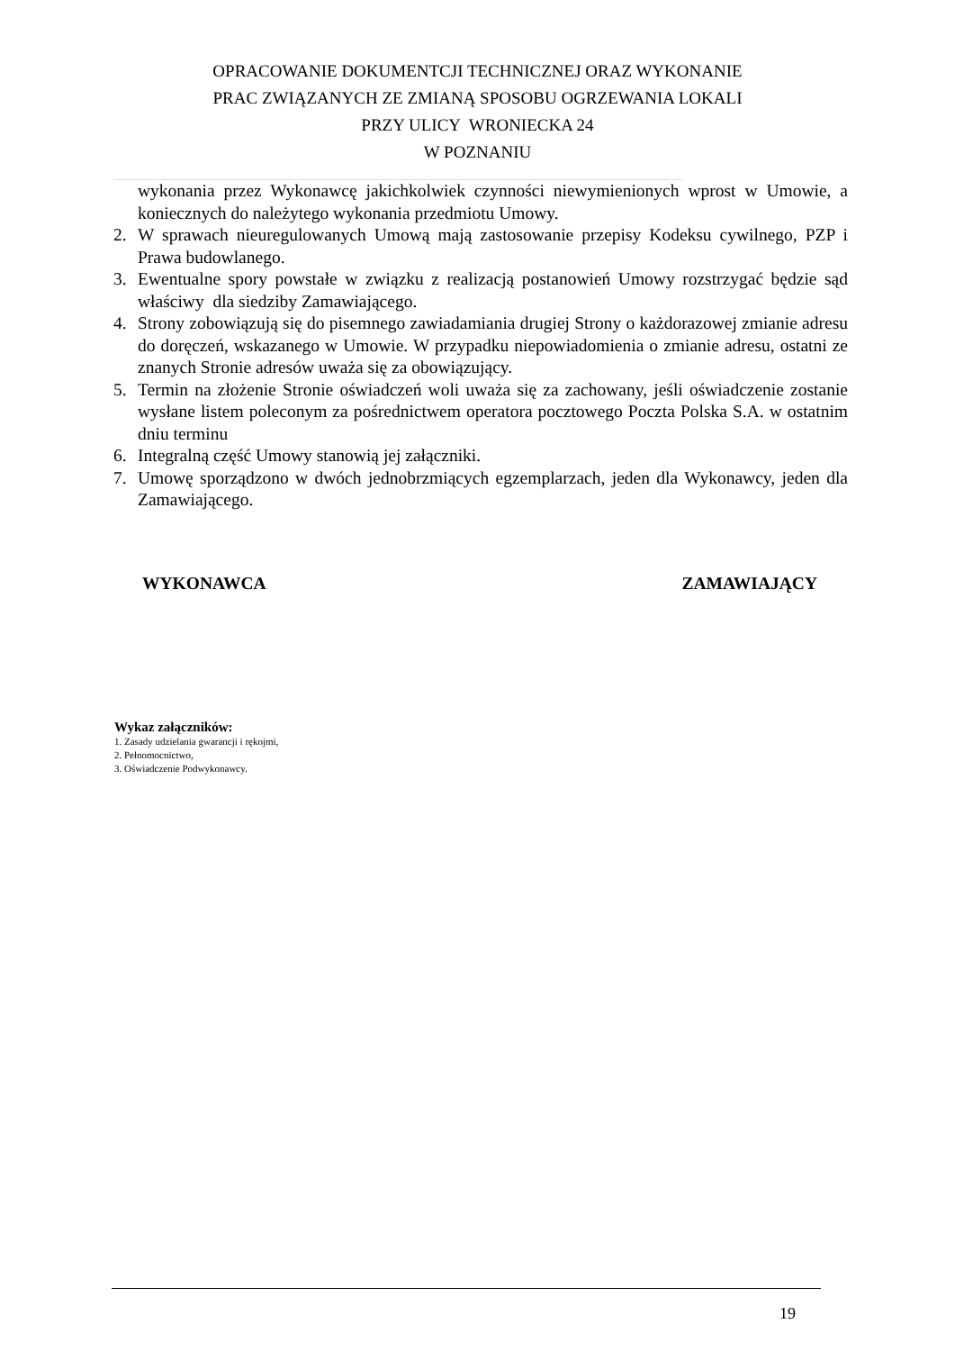OPRACOWANIE DOKUMENTCJI TECHNICZNEJ ORAZ WYKONANIE
PRAC ZWIĄZANYCH ZE ZMIANĄ SPOSOBU OGRZEWANIA LOKALI
PRZY ULICY WRONIECKA 24
W POZNANIU
wykonania przez Wykonawcę jakichkolwiek czynności niewymienionych wprost w Umowie, a koniecznych do należytego wykonania przedmiotu Umowy.
2. W sprawach nieuregulowanych Umową mają zastosowanie przepisy Kodeksu cywilnego, PZP i Prawa budowlanego.
3. Ewentualne spory powstałe w związku z realizacją postanowień Umowy rozstrzygać będzie sąd właściwy dla siedziby Zamawiającego.
4. Strony zobowiązują się do pisemnego zawiadamiania drugiej Strony o każdorazowej zmianie adresu do doręczeń, wskazanego w Umowie. W przypadku niepowiadomienia o zmianie adresu, ostatni ze znanych Stronie adresów uważa się za obowiązujący.
5. Termin na złożenie Stronie oświadczeń woli uważa się za zachowany, jeśli oświadczenie zostanie wysłane listem poleconym za pośrednictwem operatora pocztowego Poczta Polska S.A. w ostatnim dniu terminu
6. Integralną część Umowy stanowią jej załączniki.
7. Umowę sporządzono w dwóch jednobrzmiących egzemplarzach, jeden dla Wykonawcy, jeden dla Zamawiającego.
WYKONAWCA ZAMAWIAJĄCY
Wykaz załączników:
1. Zasady udzielania gwarancji i rękojmi,
2. Pełnomocnictwo,
3. Oświadczenie Podwykonawcy.
19